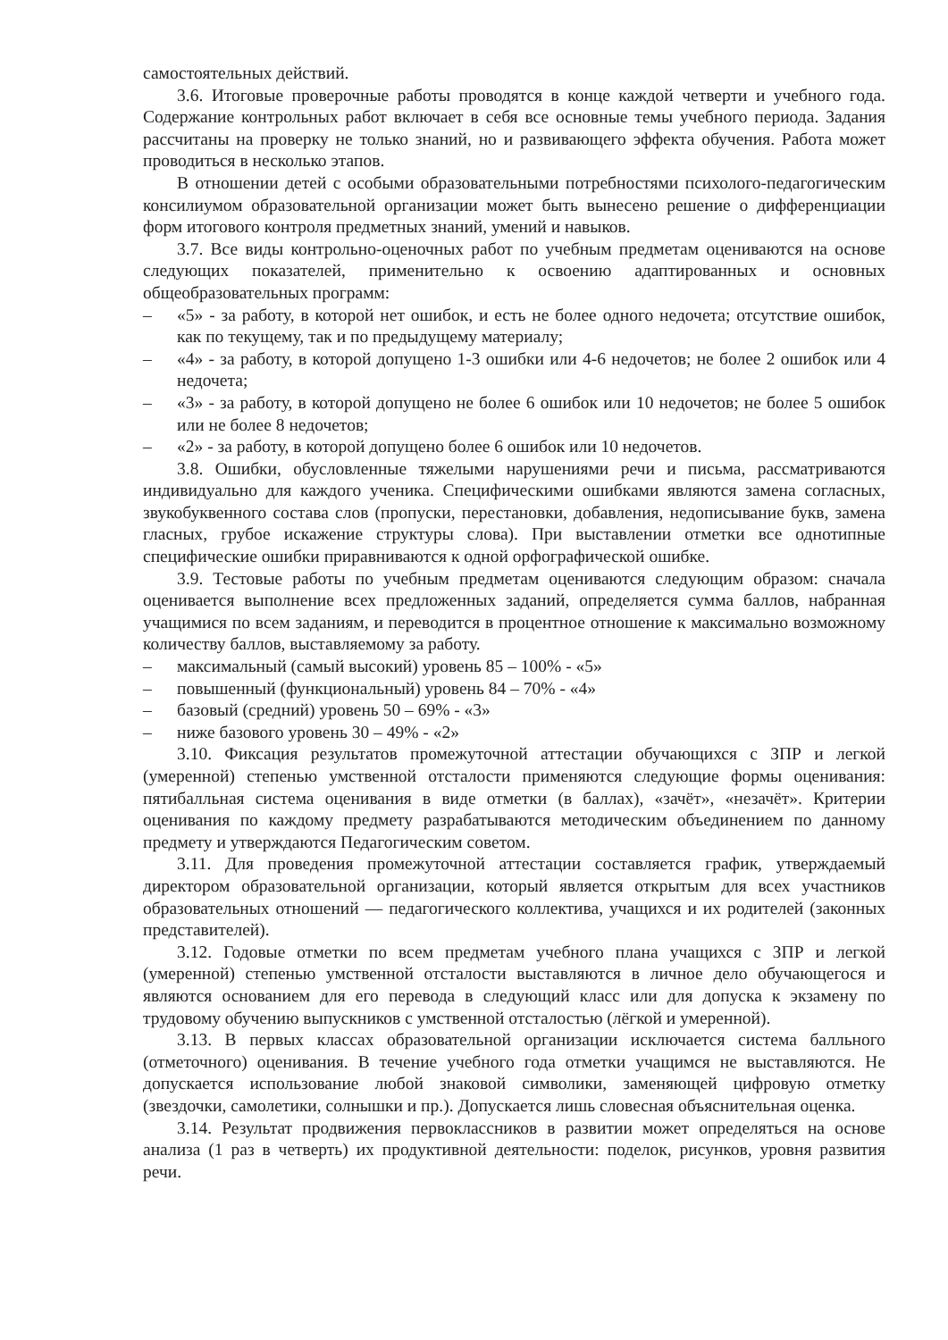самостоятельных действий.
3.6. Итоговые проверочные работы проводятся в конце каждой четверти и учебного года. Содержание контрольных работ включает в себя все основные темы учебного периода. Задания рассчитаны на проверку не только знаний, но и развивающего эффекта обучения. Работа может проводиться в несколько этапов.
В отношении детей с особыми образовательными потребностями психолого-педагогическим консилиумом образовательной организации может быть вынесено решение о дифференциации форм итогового контроля предметных знаний, умений и навыков.
3.7. Все виды контрольно-оценочных работ по учебным предметам оцениваются на основе следующих показателей, применительно к освоению адаптированных и основных общеобразовательных программ:
– «5» - за работу, в которой нет ошибок, и есть не более одного недочета; отсутствие ошибок, как по текущему, так и по предыдущему материалу;
– «4» - за работу, в которой допущено 1-3 ошибки или 4-6 недочетов; не более 2 ошибок или 4 недочета;
– «3» - за работу, в которой допущено не более 6 ошибок или 10 недочетов; не более 5 ошибок или не более 8 недочетов;
– «2» - за работу, в которой допущено более 6 ошибок или 10 недочетов.
3.8. Ошибки, обусловленные тяжелыми нарушениями речи и письма, рассматриваются индивидуально для каждого ученика. Специфическими ошибками являются замена согласных, звукобуквенного состава слов (пропуски, перестановки, добавления, недописывание букв, замена гласных, грубое искажение структуры слова). При выставлении отметки все однотипные специфические ошибки приравниваются к одной орфографической ошибке.
3.9. Тестовые работы по учебным предметам оцениваются следующим образом: сначала оценивается выполнение всех предложенных заданий, определяется сумма баллов, набранная учащимися по всем заданиям, и переводится в процентное отношение к максимально возможному количеству баллов, выставляемому за работу.
– максимальный (самый высокий) уровень 85 – 100% - «5»
– повышенный (функциональный) уровень 84 – 70% - «4»
– базовый (средний) уровень 50 – 69% - «3»
– ниже базового уровень 30 – 49% - «2»
3.10. Фиксация результатов промежуточной аттестации обучающихся с ЗПР и легкой (умеренной) степенью умственной отсталости применяются следующие формы оценивания: пятибалльная система оценивания в виде отметки (в баллах), «зачёт», «незачёт». Критерии оценивания по каждому предмету разрабатываются методическим объединением по данному предмету и утверждаются Педагогическим советом.
3.11. Для проведения промежуточной аттестации составляется график, утверждаемый директором образовательной организации, который является открытым для всех участников образовательных отношений — педагогического коллектива, учащихся и их родителей (законных представителей).
3.12. Годовые отметки по всем предметам учебного плана учащихся с ЗПР и легкой (умеренной) степенью умственной отсталости выставляются в личное дело обучающегося и являются основанием для его перевода в следующий класс или для допуска к экзамену по трудовому обучению выпускников с умственной отсталостью (лёгкой и умеренной).
3.13. В первых классах образовательной организации исключается система балльного (отметочного) оценивания. В течение учебного года отметки учащимся не выставляются. Не допускается использование любой знаковой символики, заменяющей цифровую отметку (звездочки, самолетики, солнышки и пр.). Допускается лишь словесная объяснительная оценка.
3.14. Результат продвижения первоклассников в развитии может определяться на основе анализа (1 раз в четверть) их продуктивной деятельности: поделок, рисунков, уровня развития речи.